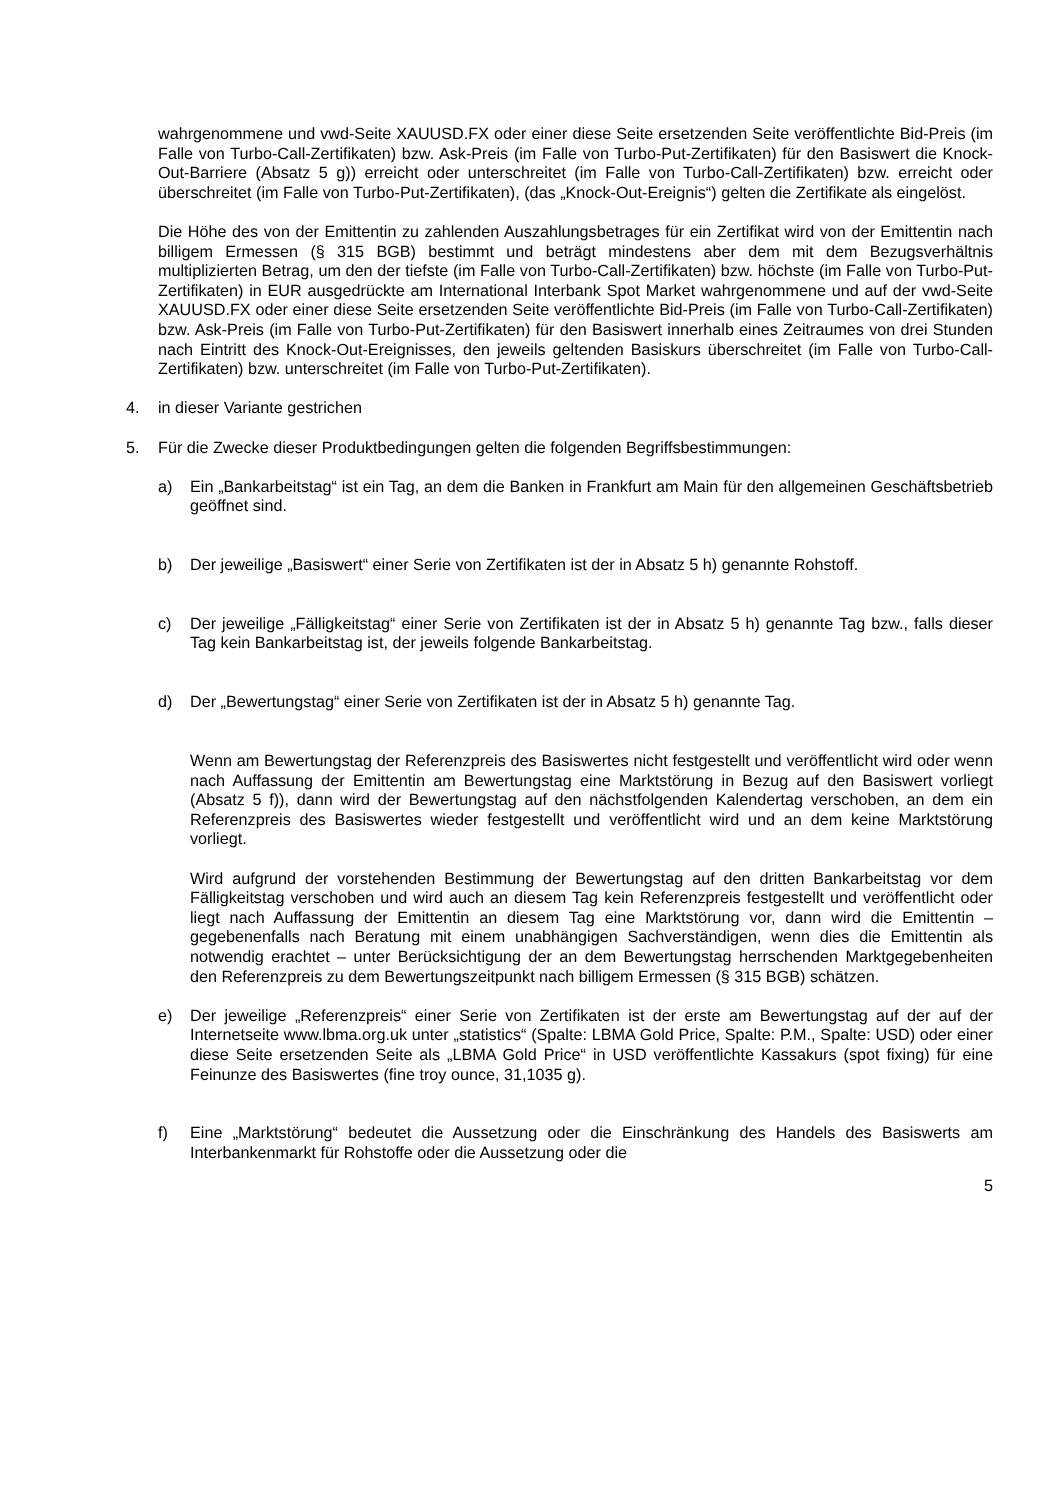wahrgenommene und vwd-Seite XAUUSD.FX oder einer diese Seite ersetzenden Seite veröffentlichte Bid-Preis (im Falle von Turbo-Call-Zertifikaten) bzw. Ask-Preis (im Falle von Turbo-Put-Zertifikaten) für den Basiswert die Knock-Out-Barriere (Absatz 5 g)) erreicht oder unterschreitet (im Falle von Turbo-Call-Zertifikaten) bzw. erreicht oder überschreitet (im Falle von Turbo-Put-Zertifikaten), (das „Knock-Out-Ereignis“) gelten die Zertifikate als eingelöst.
Die Höhe des von der Emittentin zu zahlenden Auszahlungsbetrages für ein Zertifikat wird von der Emittentin nach billigem Ermessen (§ 315 BGB) bestimmt und beträgt mindestens aber dem mit dem Bezugsverhältnis multiplizierten Betrag, um den der tiefste (im Falle von Turbo-Call-Zertifikaten) bzw. höchste (im Falle von Turbo-Put-Zertifikaten) in EUR ausgedrückte am International Interbank Spot Market wahrgenommene und auf der vwd-Seite XAUUSD.FX oder einer diese Seite ersetzenden Seite veröffentlichte Bid-Preis (im Falle von Turbo-Call-Zertifikaten) bzw. Ask-Preis (im Falle von Turbo-Put-Zertifikaten) für den Basiswert innerhalb eines Zeitraumes von drei Stunden nach Eintritt des Knock-Out-Ereignisses, den jeweils geltenden Basiskurs überschreitet (im Falle von Turbo-Call-Zertifikaten) bzw. unterschreitet (im Falle von Turbo-Put-Zertifikaten).
4. in dieser Variante gestrichen
5. Für die Zwecke dieser Produktbedingungen gelten die folgenden Begriffsbestimmungen:
a) Ein „Bankarbeitstag“ ist ein Tag, an dem die Banken in Frankfurt am Main für den allgemeinen Geschäftsbetrieb geöffnet sind.
b) Der jeweilige „Basiswert“ einer Serie von Zertifikaten ist der in Absatz 5 h) genannte Rohstoff.
c) Der jeweilige „Fälligkeitstag“ einer Serie von Zertifikaten ist der in Absatz 5 h) genannte Tag bzw., falls dieser Tag kein Bankarbeitstag ist, der jeweils folgende Bankarbeitstag.
d) Der „Bewertungstag“ einer Serie von Zertifikaten ist der in Absatz 5 h) genannte Tag.
Wenn am Bewertungstag der Referenzpreis des Basiswertes nicht festgestellt und veröffentlicht wird oder wenn nach Auffassung der Emittentin am Bewertungstag eine Marktstörung in Bezug auf den Basiswert vorliegt (Absatz 5 f)), dann wird der Bewertungstag auf den nächstfolgenden Kalendertag verschoben, an dem ein Referenzpreis des Basiswertes wieder festgestellt und veröffentlicht wird und an dem keine Marktstörung vorliegt.
Wird aufgrund der vorstehenden Bestimmung der Bewertungstag auf den dritten Bankarbeitstag vor dem Fälligkeitstag verschoben und wird auch an diesem Tag kein Referenzpreis festgestellt und veröffentlicht oder liegt nach Auffassung der Emittentin an diesem Tag eine Marktstörung vor, dann wird die Emittentin – gegebenenfalls nach Beratung mit einem unabhängigen Sachverständigen, wenn dies die Emittentin als notwendig erachtet – unter Berücksichtigung der an dem Bewertungstag herrschenden Marktgegebenheiten den Referenzpreis zu dem Bewertungszeitpunkt nach billigem Ermessen (§ 315 BGB) schätzen.
e) Der jeweilige „Referenzpreis“ einer Serie von Zertifikaten ist der erste am Bewertungstag auf der auf der Internetseite www.lbma.org.uk unter „statistics“ (Spalte: LBMA Gold Price, Spalte: P.M., Spalte: USD) oder einer diese Seite ersetzenden Seite als „LBMA Gold Price“ in USD veröffentlichte Kassakurs (spot fixing) für eine Feinunze des Basiswertes (fine troy ounce, 31,1035 g).
f) Eine „Marktstörung“ bedeutet die Aussetzung oder die Einschränkung des Handels des Basiswerts am Interbankenmarkt für Rohstoffe oder die Aussetzung oder die
5